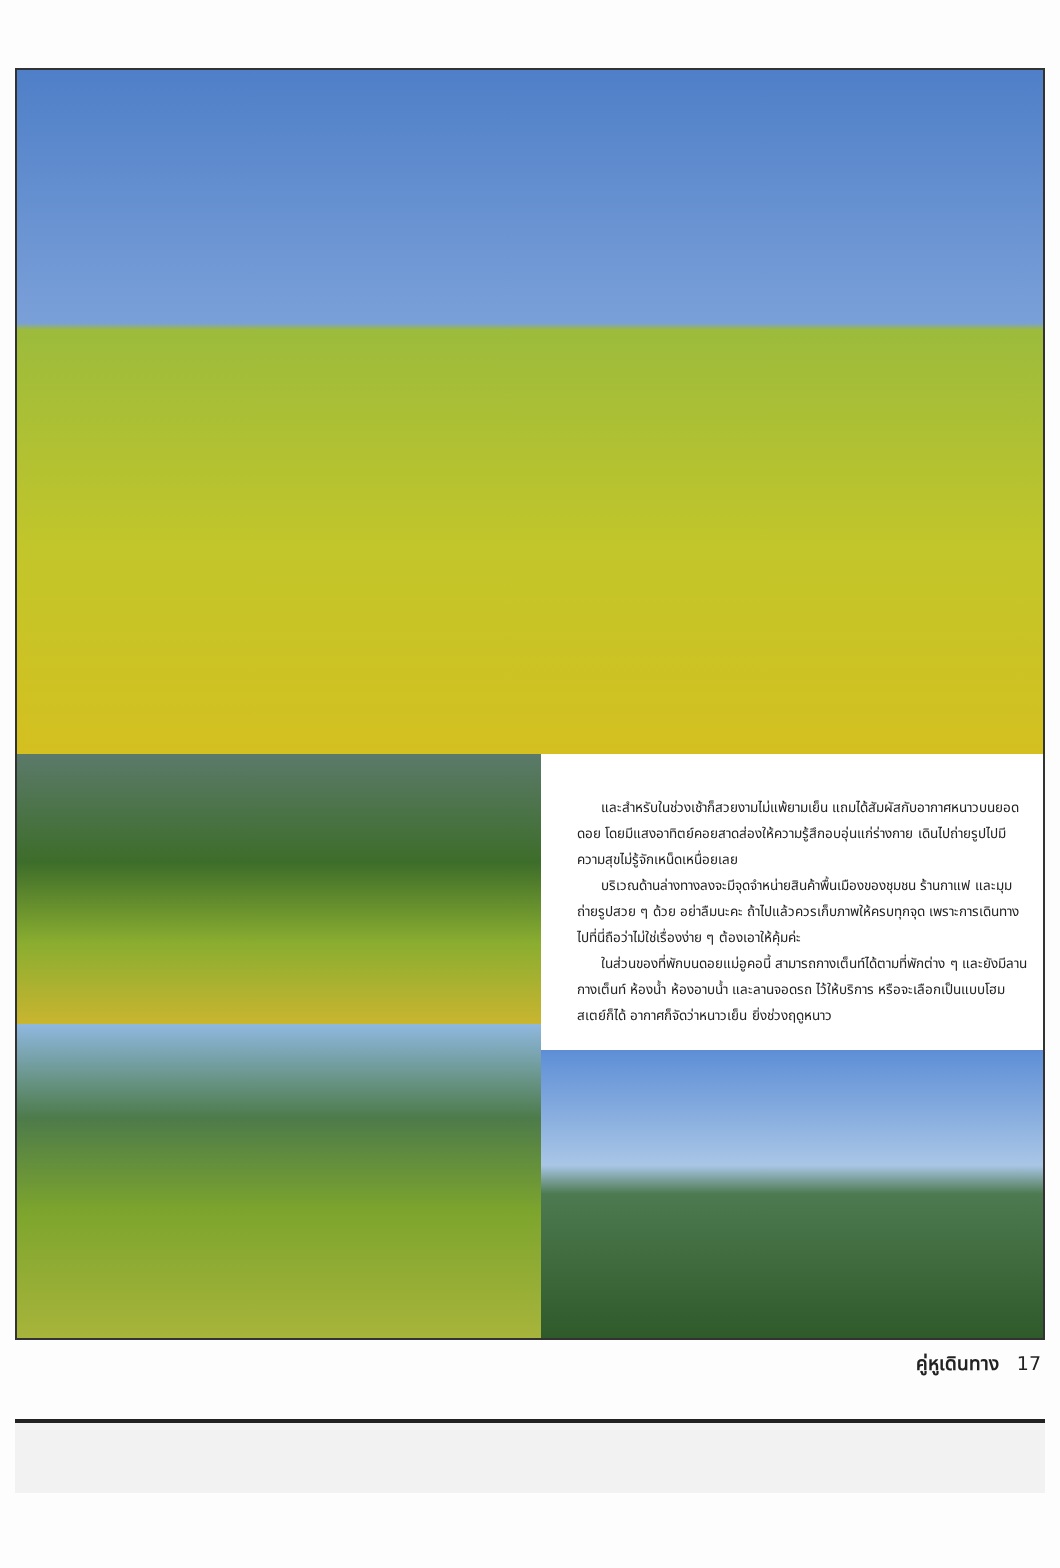และสำหรับในช่วงเช้าก็สวยงามไม่แพ้ยามเย็น แถมได้สัมผัสกับอากาศหนาวบนยอดดอย โดยมีแสงอาทิตย์คอยสาดส่องให้ความรู้สึกอบอุ่นแก่ร่างกาย เดินไปถ่ายรูปไปมีความสุขไม่รู้จักเหน็ดเหนื่อยเลย
บริเวณด้านล่างทางลงจะมีจุดจำหน่ายสินค้าพื้นเมืองของชุมชน ร้านกาแฟ และมุมถ่ายรูปสวย ๆ ด้วย อย่าลืมนะคะ ถ้าไปแล้วควรเก็บภาพให้ครบทุกจุด เพราะการเดินทางไปที่นี่ถือว่าไม่ใช่เรื่องง่าย ๆ ต้องเอาให้คุ้มค่ะ
ในส่วนของที่พักบนดอยแม่อูคอนี้ สามารถกางเต็นท์ได้ตามที่พักต่าง ๆ และยังมีลานกางเต็นท์ ห้องน้ำ ห้องอาบน้ำ และลานจอดรถ ไว้ให้บริการ หรือจะเลือกเป็นแบบโฮมสเตย์ก็ได้ อากาศก็จัดว่าหนาวเย็น ยิ่งช่วงฤดูหนาว
คู่หูเดินทาง 17